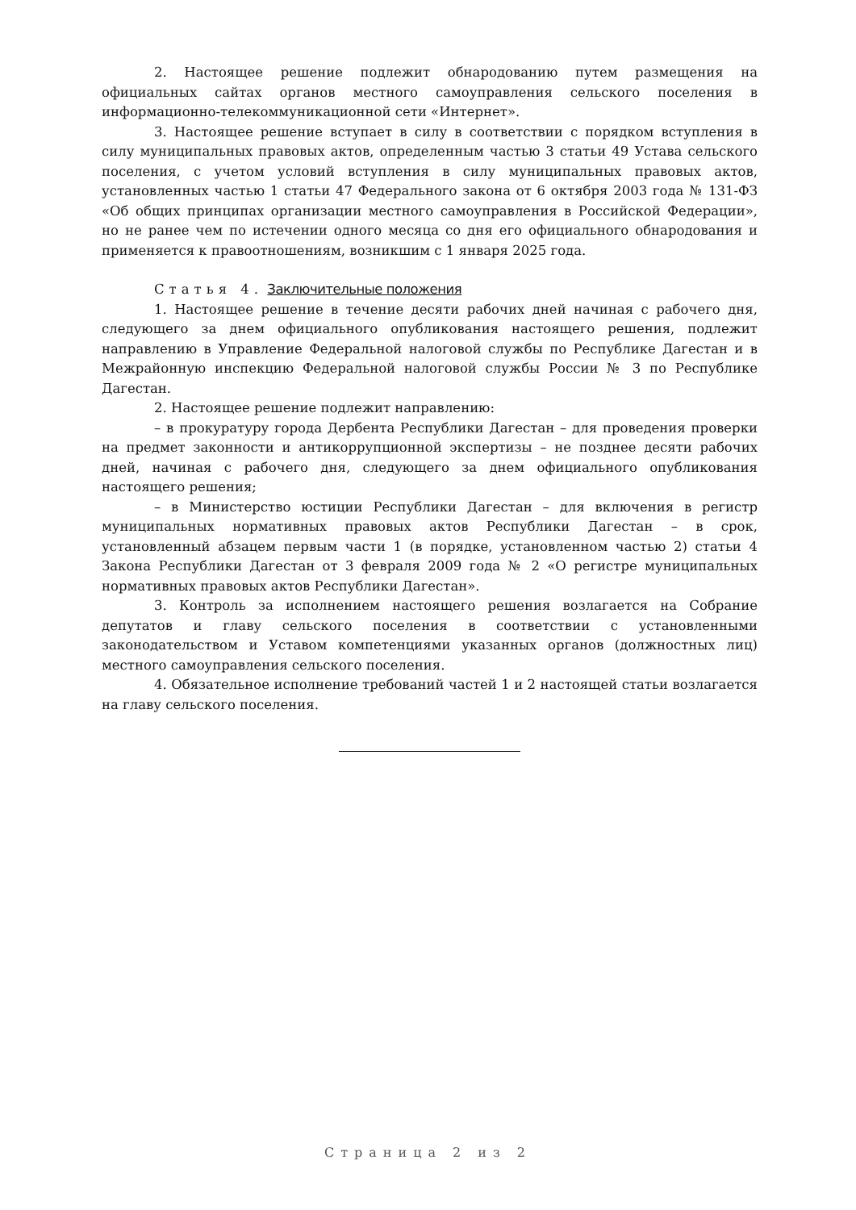2. Настоящее решение подлежит обнародованию путем размещения на официальных сайтах органов местного самоуправления сельского поселения в информационно-телекоммуникационной сети «Интернет».
3. Настоящее решение вступает в силу в соответствии с порядком вступления в силу муниципальных правовых актов, определенным частью 3 статьи 49 Устава сельского поселения, с учетом условий вступления в силу муниципальных правовых актов, установленных частью 1 статьи 47 Федерального закона от 6 октября 2003 года № 131-ФЗ «Об общих принципах организации местного самоуправления в Российской Федерации», но не ранее чем по истечении одного месяца со дня его официального обнародования и применяется к правоотношениям, возникшим с 1 января 2025 года.
Статья 4. Заключительные положения
1. Настоящее решение в течение десяти рабочих дней начиная с рабочего дня, следующего за днем официального опубликования настоящего решения, подлежит направлению в Управление Федеральной налоговой службы по Республике Дагестан и в Межрайонную инспекцию Федеральной налоговой службы России № 3 по Республике Дагестан.
2. Настоящее решение подлежит направлению:
– в прокуратуру города Дербента Республики Дагестан – для проведения проверки на предмет законности и антикоррупционной экспертизы – не позднее десяти рабочих дней, начиная с рабочего дня, следующего за днем официального опубликования настоящего решения;
– в Министерство юстиции Республики Дагестан – для включения в регистр муниципальных нормативных правовых актов Республики Дагестан – в срок, установленный абзацем первым части 1 (в порядке, установленном частью 2) статьи 4 Закона Республики Дагестан от 3 февраля 2009 года № 2 «О регистре муниципальных нормативных правовых актов Республики Дагестан».
3. Контроль за исполнением настоящего решения возлагается на Собрание депутатов и главу сельского поселения в соответствии с установленными законодательством и Уставом компетенциями указанных органов (должностных лиц) местного самоуправления сельского поселения.
4. Обязательное исполнение требований частей 1 и 2 настоящей статьи возлагается на главу сельского поселения.
Страница 2 из 2